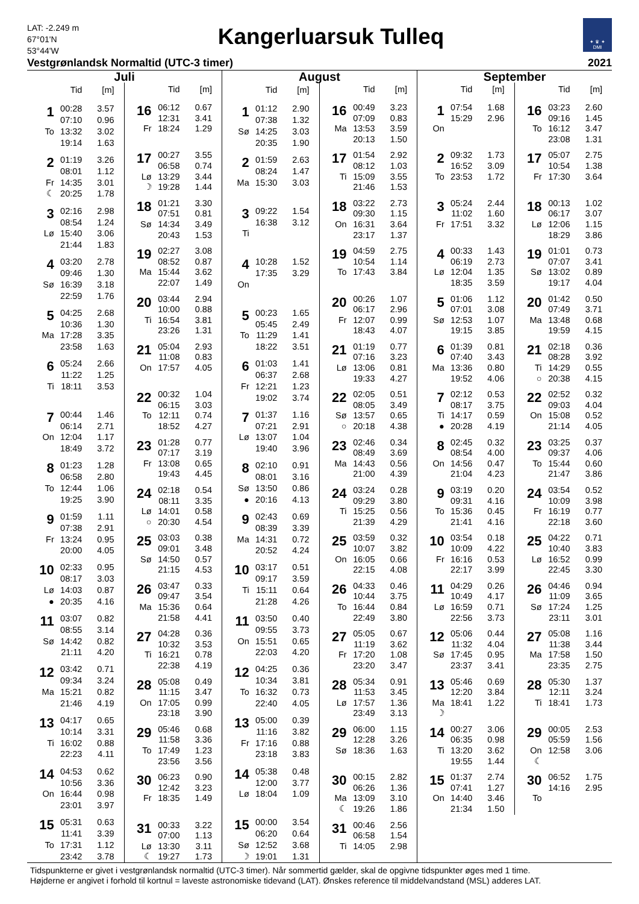LAT: -2.249 m
67°01'N
53°44'W
Kangerluarsuk Tulleq
✦ ♛ ✦
DMI
Vestgrønlandsk Normaltid (UTC-3 timer) 2021
Juli
| | Tid | [m] |
| --- | --- | --- |
| 1 | 00:28 | 3.57 |
| | 07:10 | 0.96 |
| To | 13:32 | 3.02 |
| | 19:14 | 1.63 |
| 2 | 01:19 | 3.26 |
| | 08:01 | 1.12 |
| Fr | 14:35 | 3.01 |
| ☾ | 20:25 | 1.78 |
| 3 | 02:16 | 2.98 |
| | 08:54 | 1.24 |
| Lø | 15:40 | 3.06 |
| | 21:44 | 1.83 |
| 4 | 03:20 | 2.78 |
| | 09:46 | 1.30 |
| Sø | 16:39 | 3.18 |
| | 22:59 | 1.76 |
| 5 | 04:25 | 2.68 |
| | 10:36 | 1.30 |
| Ma | 17:28 | 3.35 |
| | 23:58 | 1.63 |
| 6 | 05:24 | 2.66 |
| | 11:22 | 1.25 |
| Ti | 18:11 | 3.53 |
| 7 | 00:44 | 1.46 |
| | 06:14 | 2.71 |
| On | 12:04 | 1.17 |
| | 18:49 | 3.72 |
| 8 | 01:23 | 1.28 |
| | 06:58 | 2.80 |
| To | 12:44 | 1.06 |
| | 19:25 | 3.90 |
| 9 | 01:59 | 1.11 |
| | 07:38 | 2.91 |
| Fr | 13:24 | 0.95 |
| | 20:00 | 4.05 |
| 10 | 02:33 | 0.95 |
| | 08:17 | 3.03 |
| Lø | 14:03 | 0.87 |
| ● | 20:35 | 4.16 |
| 11 | 03:07 | 0.82 |
| | 08:55 | 3.14 |
| Sø | 14:42 | 0.82 |
| | 21:11 | 4.20 |
| 12 | 03:42 | 0.71 |
| | 09:34 | 3.24 |
| Ma | 15:21 | 0.82 |
| | 21:46 | 4.19 |
| 13 | 04:17 | 0.65 |
| | 10:14 | 3.31 |
| Ti | 16:02 | 0.88 |
| | 22:23 | 4.11 |
| 14 | 04:53 | 0.62 |
| | 10:56 | 3.36 |
| On | 16:44 | 0.98 |
| | 23:01 | 3.97 |
| 15 | 05:31 | 0.63 |
| | 11:41 | 3.39 |
| To | 17:31 | 1.12 |
| | 23:42 | 3.78 |
| | Tid | [m] |
| --- | --- | --- |
| 16 | 06:12 | 0.67 |
| | 12:31 | 3.41 |
| Fr | 18:24 | 1.29 |
| 17 | 00:27 | 3.55 |
| | 06:58 | 0.74 |
| Lø | 13:29 | 3.44 |
| ☽ | 19:28 | 1.44 |
| 18 | 01:21 | 3.30 |
| | 07:51 | 0.81 |
| Sø | 14:34 | 3.49 |
| | 20:43 | 1.53 |
| 19 | 02:27 | 3.08 |
| | 08:52 | 0.87 |
| Ma | 15:44 | 3.62 |
| | 22:07 | 1.49 |
| 20 | 03:44 | 2.94 |
| | 10:00 | 0.88 |
| Ti | 16:54 | 3.81 |
| | 23:26 | 1.31 |
| 21 | 05:04 | 2.93 |
| | 11:08 | 0.83 |
| On | 17:57 | 4.05 |
| 22 | 00:32 | 1.04 |
| | 06:15 | 3.03 |
| To | 12:11 | 0.74 |
| | 18:52 | 4.27 |
| 23 | 01:28 | 0.77 |
| | 07:17 | 3.19 |
| Fr | 13:08 | 0.65 |
| | 19:43 | 4.45 |
| 24 | 02:18 | 0.54 |
| | 08:11 | 3.35 |
| Lø | 14:01 | 0.58 |
| ○ | 20:30 | 4.54 |
| 25 | 03:03 | 0.38 |
| | 09:01 | 3.48 |
| Sø | 14:50 | 0.57 |
| | 21:15 | 4.53 |
| 26 | 03:47 | 0.33 |
| | 09:47 | 3.54 |
| Ma | 15:36 | 0.64 |
| | 21:58 | 4.41 |
| 27 | 04:28 | 0.36 |
| | 10:32 | 3.53 |
| Ti | 16:21 | 0.78 |
| | 22:38 | 4.19 |
| 28 | 05:08 | 0.49 |
| | 11:15 | 3.47 |
| On | 17:05 | 0.99 |
| | 23:18 | 3.90 |
| 29 | 05:46 | 0.68 |
| | 11:58 | 3.36 |
| To | 17:49 | 1.23 |
| | 23:56 | 3.56 |
| 30 | 06:23 | 0.90 |
| | 12:42 | 3.23 |
| Fr | 18:35 | 1.49 |
| 31 | 00:33 | 3.22 |
| | 07:00 | 1.13 |
| Lø | 13:30 | 3.11 |
| ☾ | 19:27 | 1.73 |
August
| | Tid | [m] |
| --- | --- | --- |
| 1 | 01:12 | 2.90 |
| | 07:38 | 1.32 |
| Sø | 14:25 | 3.03 |
| | 20:35 | 1.90 |
| 2 | 01:59 | 2.63 |
| | 08:24 | 1.47 |
| Ma | 15:30 | 3.03 |
| 3 | 09:22 | 1.54 |
| | 16:38 | 3.12 |
| Ti | | |
| 4 | 10:28 | 1.52 |
| | 17:35 | 3.29 |
| On | | |
| 5 | 00:23 | 1.65 |
| | 05:45 | 2.49 |
| To | 11:29 | 1.41 |
| | 18:22 | 3.51 |
| 6 | 01:03 | 1.41 |
| | 06:37 | 2.68 |
| Fr | 12:21 | 1.23 |
| | 19:02 | 3.74 |
| 7 | 01:37 | 1.16 |
| | 07:21 | 2.91 |
| Lø | 13:07 | 1.04 |
| | 19:40 | 3.96 |
| 8 | 02:10 | 0.91 |
| | 08:01 | 3.16 |
| Sø | 13:50 | 0.86 |
| ● | 20:16 | 4.13 |
| 9 | 02:43 | 0.69 |
| | 08:39 | 3.39 |
| Ma | 14:31 | 0.72 |
| | 20:52 | 4.24 |
| 10 | 03:17 | 0.51 |
| | 09:17 | 3.59 |
| Ti | 15:11 | 0.64 |
| | 21:28 | 4.26 |
| 11 | 03:50 | 0.40 |
| | 09:55 | 3.73 |
| On | 15:51 | 0.65 |
| | 22:03 | 4.20 |
| 12 | 04:25 | 0.36 |
| | 10:34 | 3.81 |
| To | 16:32 | 0.73 |
| | 22:40 | 4.05 |
| 13 | 05:00 | 0.39 |
| | 11:16 | 3.82 |
| Fr | 17:16 | 0.88 |
| | 23:18 | 3.83 |
| 14 | 05:38 | 0.48 |
| | 12:00 | 3.77 |
| Lø | 18:04 | 1.09 |
| 15 | 00:00 | 3.54 |
| | 06:20 | 0.64 |
| Sø | 12:52 | 3.68 |
| ☽ | 19:01 | 1.31 |
| | Tid | [m] |
| --- | --- | --- |
| 16 | 00:49 | 3.23 |
| | 07:09 | 0.83 |
| Ma | 13:53 | 3.59 |
| | 20:13 | 1.50 |
| 17 | 01:54 | 2.92 |
| | 08:12 | 1.03 |
| Ti | 15:09 | 3.55 |
| | 21:46 | 1.53 |
| 18 | 03:22 | 2.73 |
| | 09:30 | 1.15 |
| On | 16:31 | 3.64 |
| | 23:17 | 1.37 |
| 19 | 04:59 | 2.75 |
| | 10:54 | 1.14 |
| To | 17:43 | 3.84 |
| 20 | 00:26 | 1.07 |
| | 06:17 | 2.96 |
| Fr | 12:07 | 0.99 |
| | 18:43 | 4.07 |
| 21 | 01:19 | 0.77 |
| | 07:16 | 3.23 |
| Lø | 13:06 | 0.81 |
| | 19:33 | 4.27 |
| 22 | 02:05 | 0.51 |
| | 08:05 | 3.49 |
| Sø | 13:57 | 0.65 |
| ○ | 20:18 | 4.38 |
| 23 | 02:46 | 0.34 |
| | 08:49 | 3.69 |
| Ma | 14:43 | 0.56 |
| | 21:00 | 4.39 |
| 24 | 03:24 | 0.28 |
| | 09:29 | 3.80 |
| Ti | 15:25 | 0.56 |
| | 21:39 | 4.29 |
| 25 | 03:59 | 0.32 |
| | 10:07 | 3.82 |
| On | 16:05 | 0.66 |
| | 22:15 | 4.08 |
| 26 | 04:33 | 0.46 |
| | 10:44 | 3.75 |
| To | 16:44 | 0.84 |
| | 22:49 | 3.80 |
| 27 | 05:05 | 0.67 |
| | 11:19 | 3.62 |
| Fr | 17:20 | 1.08 |
| | 23:20 | 3.47 |
| 28 | 05:34 | 0.91 |
| | 11:53 | 3.45 |
| Lø | 17:57 | 1.36 |
| | 23:49 | 3.13 |
| 29 | 06:00 | 1.15 |
| | 12:28 | 3.26 |
| Sø | 18:36 | 1.63 |
| 30 | 00:15 | 2.82 |
| | 06:26 | 1.36 |
| Ma | 13:09 | 3.10 |
| ☾ | 19:26 | 1.86 |
| 31 | 00:46 | 2.56 |
| | 06:58 | 1.54 |
| Ti | 14:05 | 2.98 |
September
| | Tid | [m] |
| --- | --- | --- |
| 1 | 07:54 | 1.68 |
| | 15:29 | 2.96 |
| On | | |
| 2 | 09:32 | 1.73 |
| | 16:52 | 3.09 |
| To | 23:53 | 1.72 |
| 3 | 05:24 | 2.44 |
| | 11:02 | 1.60 |
| Fr | 17:51 | 3.32 |
| 4 | 00:33 | 1.43 |
| | 06:19 | 2.73 |
| Lø | 12:04 | 1.35 |
| | 18:35 | 3.59 |
| 5 | 01:06 | 1.12 |
| | 07:01 | 3.08 |
| Sø | 12:53 | 1.07 |
| | 19:15 | 3.85 |
| 6 | 01:39 | 0.81 |
| | 07:40 | 3.43 |
| Ma | 13:36 | 0.80 |
| | 19:52 | 4.06 |
| 7 | 02:12 | 0.53 |
| | 08:17 | 3.75 |
| Ti | 14:17 | 0.59 |
| ● | 20:28 | 4.19 |
| 8 | 02:45 | 0.32 |
| | 08:54 | 4.00 |
| On | 14:56 | 0.47 |
| | 21:04 | 4.23 |
| 9 | 03:19 | 0.20 |
| | 09:31 | 4.16 |
| To | 15:36 | 0.45 |
| | 21:41 | 4.16 |
| 10 | 03:54 | 0.18 |
| | 10:09 | 4.22 |
| Fr | 16:16 | 0.53 |
| | 22:17 | 3.99 |
| 11 | 04:29 | 0.26 |
| | 10:49 | 4.17 |
| Lø | 16:59 | 0.71 |
| | 22:56 | 3.73 |
| 12 | 05:06 | 0.44 |
| | 11:32 | 4.04 |
| Sø | 17:45 | 0.95 |
| | 23:37 | 3.41 |
| 13 | 05:46 | 0.69 |
| | 12:20 | 3.84 |
| Ma | 18:41 | 1.22 |
| ☽ | | |
| 14 | 00:27 | 3.06 |
| | 06:35 | 0.98 |
| Ti | 13:20 | 3.62 |
| | 19:55 | 1.44 |
| 15 | 01:37 | 2.74 |
| | 07:41 | 1.27 |
| On | 14:40 | 3.46 |
| | 21:34 | 1.50 |
| | Tid | [m] |
| --- | --- | --- |
| 16 | 03:23 | 2.60 |
| | 09:16 | 1.45 |
| To | 16:12 | 3.47 |
| | 23:08 | 1.31 |
| 17 | 05:07 | 2.75 |
| | 10:54 | 1.38 |
| Fr | 17:30 | 3.64 |
| 18 | 00:13 | 1.02 |
| | 06:17 | 3.07 |
| Lø | 12:06 | 1.15 |
| | 18:29 | 3.86 |
| 19 | 01:01 | 0.73 |
| | 07:07 | 3.41 |
| Sø | 13:02 | 0.89 |
| | 19:17 | 4.04 |
| 20 | 01:42 | 0.50 |
| | 07:49 | 3.71 |
| Ma | 13:48 | 0.68 |
| | 19:59 | 4.15 |
| 21 | 02:18 | 0.36 |
| | 08:28 | 3.92 |
| Ti | 14:29 | 0.55 |
| ○ | 20:38 | 4.15 |
| 22 | 02:52 | 0.32 |
| | 09:03 | 4.04 |
| On | 15:08 | 0.52 |
| | 21:14 | 4.05 |
| 23 | 03:25 | 0.37 |
| | 09:37 | 4.06 |
| To | 15:44 | 0.60 |
| | 21:47 | 3.86 |
| 24 | 03:54 | 0.52 |
| | 10:09 | 3.98 |
| Fr | 16:19 | 0.77 |
| | 22:18 | 3.60 |
| 25 | 04:22 | 0.71 |
| | 10:40 | 3.83 |
| Lø | 16:52 | 0.99 |
| | 22:45 | 3.30 |
| 26 | 04:46 | 0.94 |
| | 11:09 | 3.65 |
| Sø | 17:24 | 1.25 |
| | 23:11 | 3.01 |
| 27 | 05:08 | 1.16 |
| | 11:38 | 3.44 |
| Ma | 17:58 | 1.50 |
| | 23:35 | 2.75 |
| 28 | 05:30 | 1.37 |
| | 12:11 | 3.24 |
| Ti | 18:41 | 1.73 |
| 29 | 00:05 | 2.53 |
| | 05:59 | 1.56 |
| On | 12:58 | 3.06 |
| ☾ | | |
| 30 | 06:52 | 1.75 |
| | 14:16 | 2.95 |
| To | | |
Tidspunkterne er givet i vestgrønlandsk normaltid (UTC-3 timer). Når sommertid gælder, skal de opgivne tidspunkter øges med 1 time.
Højderne er angivet i forhold til kortnul = laveste astronomiske tidevand (LAT). Ønskes reference til middelvandstand (MSL) adderes LAT.